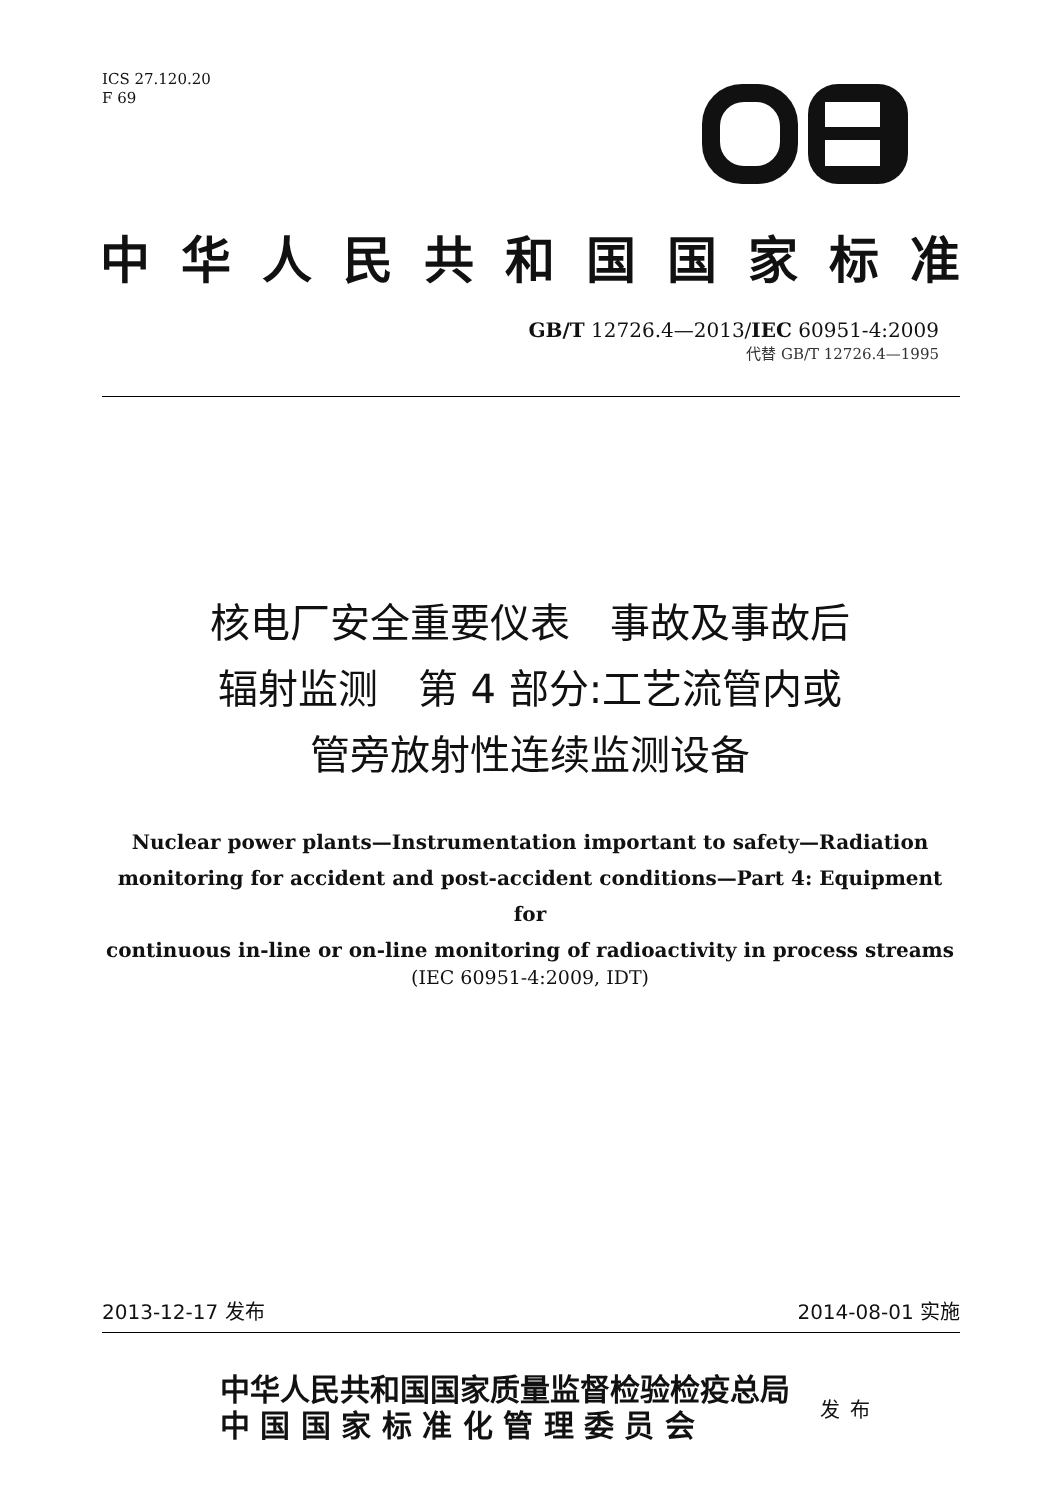ICS 27.120.20
F 69
中华人民共和国国家标准
GB/T 12726.4—2013/IEC 60951-4:2009
代替 GB/T 12726.4—1995
核电厂安全重要仪表　事故及事故后
辐射监测　第 4 部分:工艺流管内或
管旁放射性连续监测设备
Nuclear power plants—Instrumentation important to safety—Radiation
monitoring for accident and post-accident conditions—Part 4: Equipment for
continuous in-line or on-line monitoring of radioactivity in process streams
(IEC 60951-4:2009, IDT)
2013-12-17 发布 2014-08-01 实施
中华人民共和国国家质量监督检验检疫总局
中 国 国 家 标 准 化 管 理 委 员 会
发布